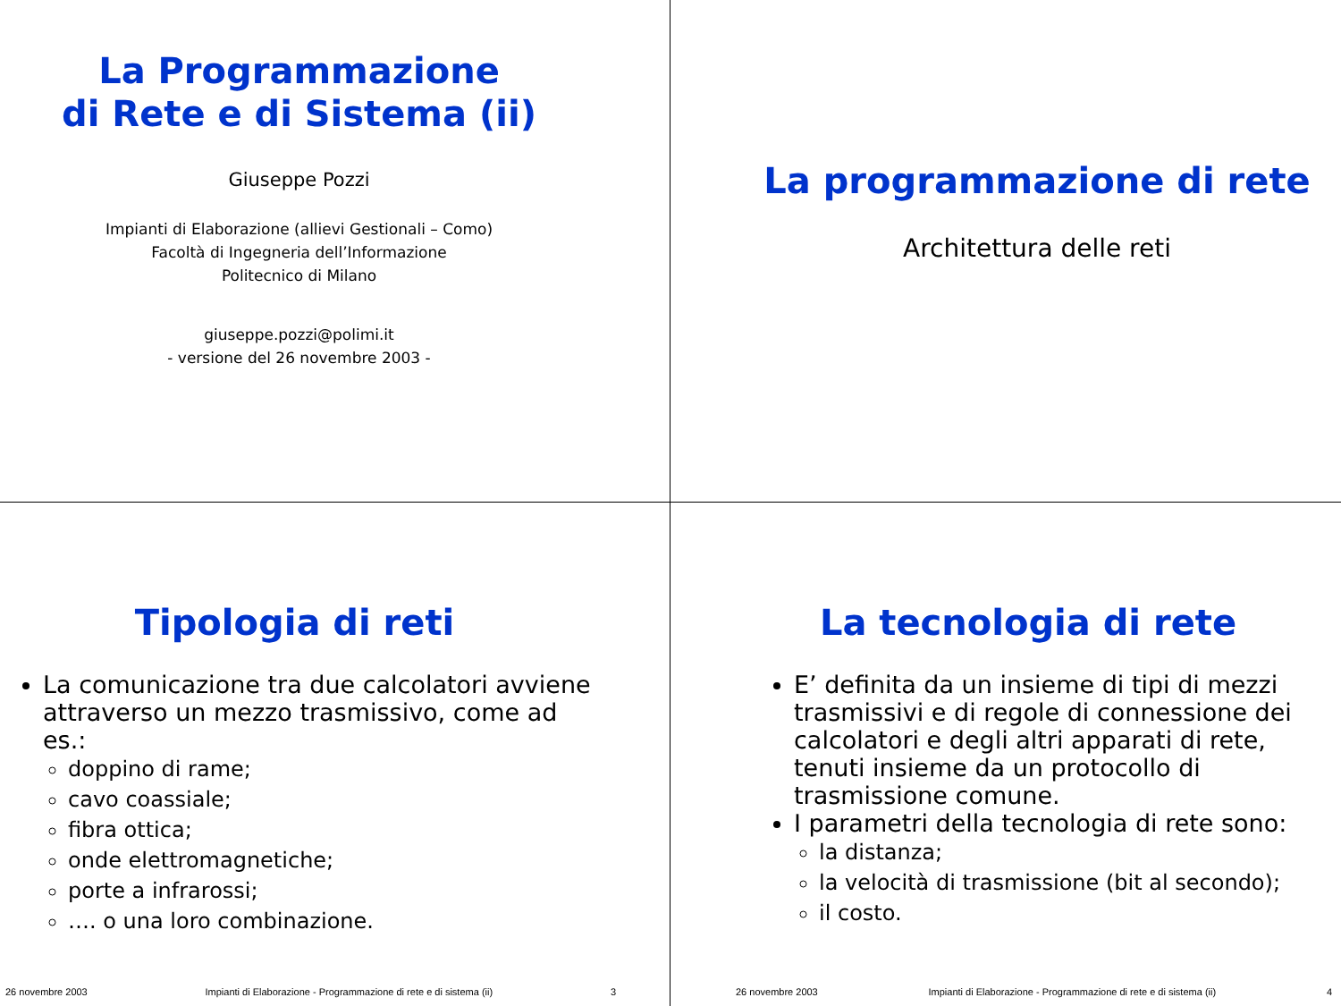La Programmazione
di Rete e di Sistema (ii)
Giuseppe Pozzi
Impianti di Elaborazione (allievi Gestionali – Como)
Facoltà di Ingegneria dell’Informazione
Politecnico di Milano
giuseppe.pozzi@polimi.it
- versione del 26 novembre 2003 -
La programmazione di rete
Architettura delle reti
Tipologia di reti
La comunicazione tra due calcolatori avviene attraverso un mezzo trasmissivo, come ad es.:
doppino di rame;
cavo coassiale;
fibra ottica;
onde elettromagnetiche;
porte a infrarossi;
…. o una loro combinazione.
26 novembre 2003 Impianti di Elaborazione - Programmazione di rete e di sistema (ii) 3
La tecnologia di rete
E’ definita da un insieme di tipi di mezzi trasmissivi e di regole di connessione dei calcolatori e degli altri apparati di rete, tenuti insieme da un protocollo di trasmissione comune.
I parametri della tecnologia di rete sono:
la distanza;
la velocità di trasmissione (bit al secondo);
il costo.
26 novembre 2003 Impianti di Elaborazione - Programmazione di rete e di sistema (ii) 4